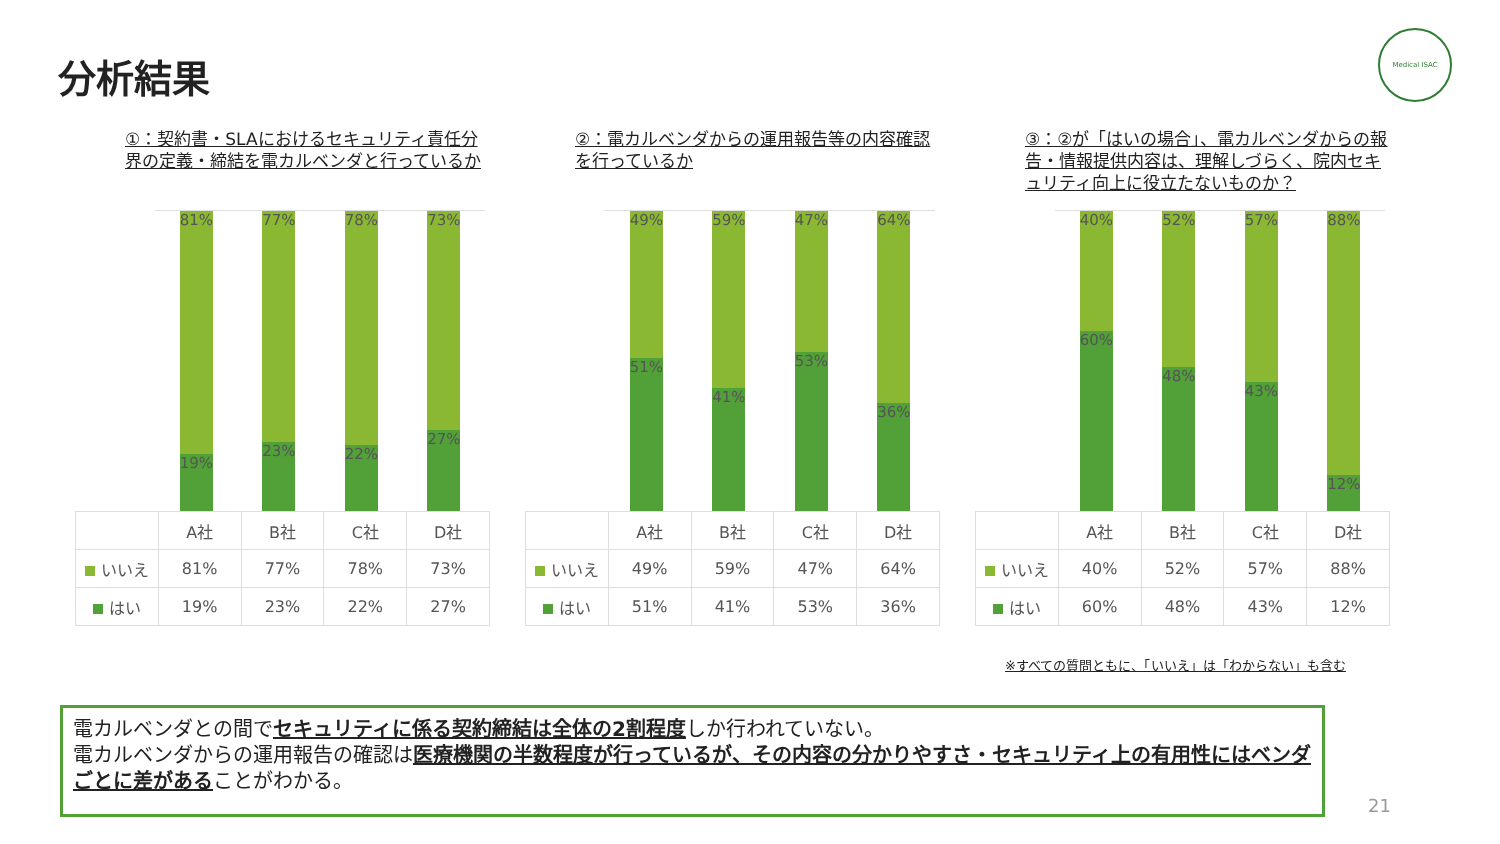分析結果
Medical ISAC
①：契約書・SLAにおけるセキュリティ責任分界の定義・締結を電カルベンダと行っているか
81%
19%
77%
23%
78%
22%
73%
27%
| | A社 | B社 | C社 | D社 |
| --- | --- | --- | --- | --- |
| いいえ | 81% | 77% | 78% | 73% |
| はい | 19% | 23% | 22% | 27% |
②：電カルベンダからの運用報告等の内容確認を行っているか
49%
51%
59%
41%
47%
53%
64%
36%
| | A社 | B社 | C社 | D社 |
| --- | --- | --- | --- | --- |
| いいえ | 49% | 59% | 47% | 64% |
| はい | 51% | 41% | 53% | 36% |
③：②が「はいの場合」、電カルベンダからの報告・情報提供内容は、理解しづらく、院内セキュリティ向上に役立たないものか？
40%
60%
52%
48%
57%
43%
88%
12%
| | A社 | B社 | C社 | D社 |
| --- | --- | --- | --- | --- |
| いいえ | 40% | 52% | 57% | 88% |
| はい | 60% | 48% | 43% | 12% |
※すべての質問ともに、「いいえ」は「わからない」も含む
電カルベンダとの間でセキュリティに係る契約締結は全体の2割程度しか行われていない。
電カルベンダからの運用報告の確認は医療機関の半数程度が行っているが、その内容の分かりやすさ・セキュリティ上の有用性にはベンダごとに差があることがわかる。
21